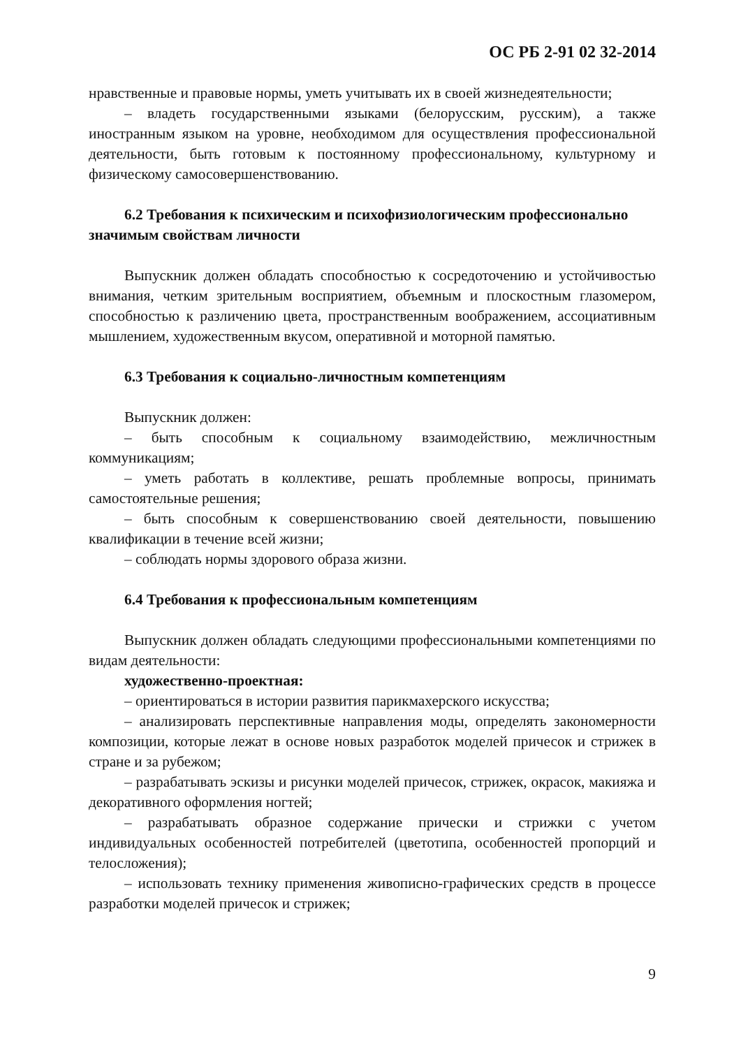ОС РБ 2-91 02 32-2014
нравственные и правовые нормы, уметь учитывать их в своей жизнедеятельности;
– владеть государственными языками (белорусским, русским), а также иностранным языком на уровне, необходимом для осуществления профессиональной деятельности, быть готовым к постоянному профессиональному, культурному и физическому самосовершенствованию.
6.2 Требования к психическим и психофизиологическим профессионально значимым свойствам личности
Выпускник должен обладать способностью к сосредоточению и устойчивостью внимания, четким зрительным восприятием, объемным и плоскостным глазомером, способностью к различению цвета, пространственным воображением, ассоциативным мышлением, художественным вкусом, оперативной и моторной памятью.
6.3 Требования к социально-личностным компетенциям
Выпускник должен:
– быть способным к социальному взаимодействию, межличностным коммуникациям;
– уметь работать в коллективе, решать проблемные вопросы, принимать самостоятельные решения;
– быть способным к совершенствованию своей деятельности, повышению квалификации в течение всей жизни;
– соблюдать нормы здорового образа жизни.
6.4 Требования к профессиональным компетенциям
Выпускник должен обладать следующими профессиональными компетенциями по видам деятельности:
художественно-проектная:
– ориентироваться в истории развития парикмахерского искусства;
– анализировать перспективные направления моды, определять закономерности композиции, которые лежат в основе новых разработок моделей причесок и стрижек в стране и за рубежом;
– разрабатывать эскизы и рисунки моделей причесок, стрижек, окрасок, макияжа и декоративного оформления ногтей;
– разрабатывать образное содержание прически и стрижки с учетом индивидуальных особенностей потребителей (цветотипа, особенностей пропорций и телосложения);
– использовать технику применения живописно-графических средств в процессе разработки моделей причесок и стрижек;
9